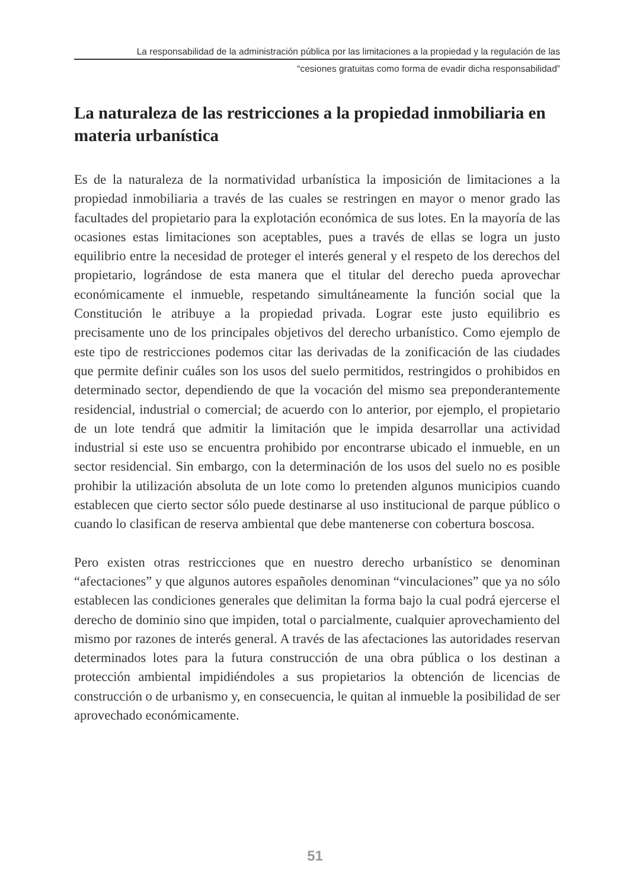La responsabilidad de la administración pública por las limitaciones a la propiedad y la regulación de las
“cesiones gratuitas como forma de evadir dicha responsabilidad”
La naturaleza de las restricciones a la propiedad inmobiliaria en materia urbanística
Es de la naturaleza de la normatividad urbanística la imposición de limitaciones a la propiedad inmobiliaria a través de las cuales se restringen en mayor o menor grado las facultades del propietario para la explotación económica de sus lotes. En la mayoría de las ocasiones estas limitaciones son aceptables, pues a través de ellas se logra un justo equilibrio entre la necesidad de proteger el interés general y el respeto de los derechos del propietario, lográndose de esta manera que el titular del derecho pueda aprovechar económicamente el inmueble, respetando simultáneamente la función social que la Constitución le atribuye a la propiedad privada. Lograr este justo equilibrio es precisamente uno de los principales objetivos del derecho urbanístico. Como ejemplo de este tipo de restricciones podemos citar las derivadas de la zonificación de las ciudades que permite definir cuáles son los usos del suelo permitidos, restringidos o prohibidos en determinado sector, dependiendo de que la vocación del mismo sea preponderantemente residencial, industrial o comercial; de acuerdo con lo anterior, por ejemplo, el propietario de un lote tendrá que admitir la limitación que le impida desarrollar una actividad industrial si este uso se encuentra prohibido por encontrarse ubicado el inmueble, en un sector residencial. Sin embargo, con la determinación de los usos del suelo no es posible prohibir la utilización absoluta de un lote como lo pretenden algunos municipios cuando establecen que cierto sector sólo puede destinarse al uso institucional de parque público o cuando lo clasifican de reserva ambiental que debe mantenerse con cobertura boscosa.
Pero existen otras restricciones que en nuestro derecho urbanístico se denominan “afectaciones” y que algunos autores españoles denominan “vinculaciones” que ya no sólo establecen las condiciones generales que delimitan la forma bajo la cual podrá ejercerse el derecho de dominio sino que impiden, total o parcialmente, cualquier aprovechamiento del mismo por razones de interés general. A través de las afectaciones las autoridades reservan determinados lotes para la futura construcción de una obra pública o los destinan a protección ambiental impidiéndoles a sus propietarios la obtención de licencias de construcción o de urbanismo y, en consecuencia, le quitan al inmueble la posibilidad de ser aprovechado económicamente.
51